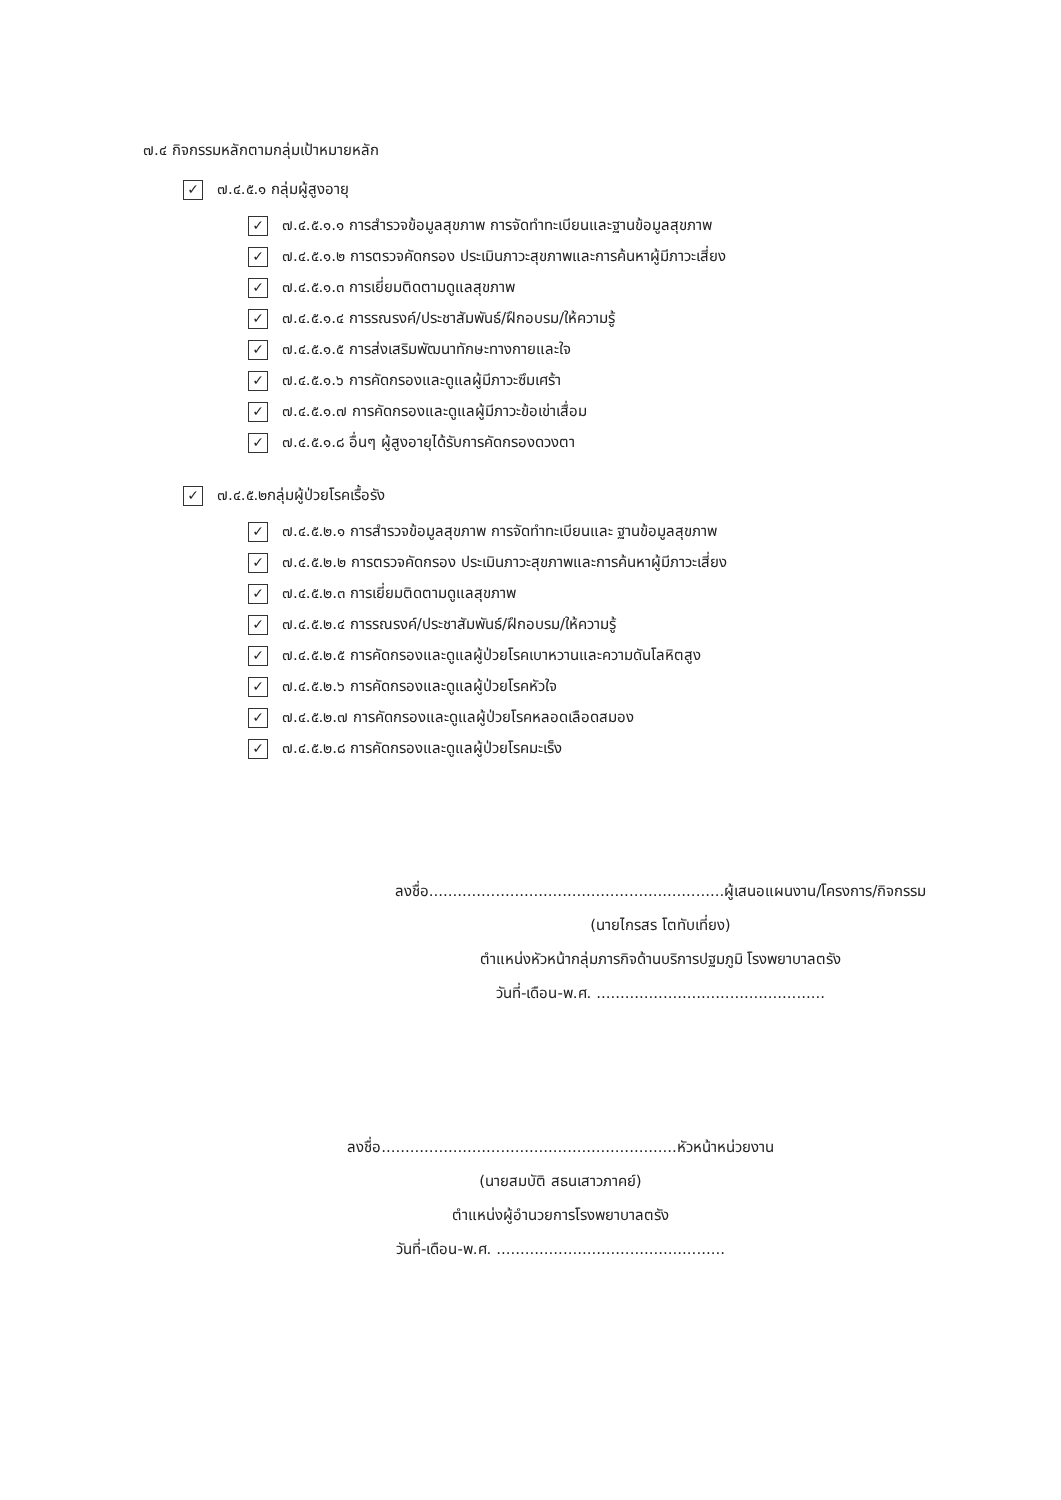๗.๔ กิจกรรมหลักตามกลุ่มเป้าหมายหลัก
✓ ๗.๔.๕.๑ กลุ่มผู้สูงอายุ
✓ ๗.๔.๕.๑.๑ การสำรวจข้อมูลสุขภาพ การจัดทำทะเบียนและฐานข้อมูลสุขภาพ
✓ ๗.๔.๕.๑.๒ การตรวจคัดกรอง ประเมินภาวะสุขภาพและการค้นหาผู้มีภาวะเสี่ยง
✓ ๗.๔.๕.๑.๓ การเยี่ยมติดตามดูแลสุขภาพ
✓ ๗.๔.๕.๑.๔ การรณรงค์/ประชาสัมพันธ์/ฝึกอบรม/ให้ความรู้
✓ ๗.๔.๕.๑.๕ การส่งเสริมพัฒนาทักษะทางกายและใจ
✓ ๗.๔.๕.๑.๖ การคัดกรองและดูแลผู้มีภาวะซึมเศร้า
✓ ๗.๔.๕.๑.๗ การคัดกรองและดูแลผู้มีภาวะข้อเข่าเสื่อม
✓ ๗.๔.๕.๑.๘ อื่นๆ ผู้สูงอายุได้รับการคัดกรองดวงตา
✓ ๗.๔.๕.๒กลุ่มผู้ป่วยโรคเรื้อรัง
✓ ๗.๔.๕.๒.๑ การสำรวจข้อมูลสุขภาพ การจัดทำทะเบียนและ ฐานข้อมูลสุขภาพ
✓ ๗.๔.๕.๒.๒ การตรวจคัดกรอง ประเมินภาวะสุขภาพและการค้นหาผู้มีภาวะเสี่ยง
✓ ๗.๔.๕.๒.๓ การเยี่ยมติดตามดูแลสุขภาพ
✓ ๗.๔.๕.๒.๔ การรณรงค์/ประชาสัมพันธ์/ฝึกอบรม/ให้ความรู้
✓ ๗.๔.๕.๒.๕ การคัดกรองและดูแลผู้ป่วยโรคเบาหวานและความดันโลหิตสูง
✓ ๗.๔.๕.๒.๖ การคัดกรองและดูแลผู้ป่วยโรคหัวใจ
✓ ๗.๔.๕.๒.๗ การคัดกรองและดูแลผู้ป่วยโรคหลอดเลือดสมอง
✓ ๗.๔.๕.๒.๘ การคัดกรองและดูแลผู้ป่วยโรคมะเร็ง
ลงชื่อ..............................................................ผู้เสนอแผนงาน/โครงการ/กิจกรรม
(นายไกรสร โตทับเที่ยง)
ตำแหน่งหัวหน้ากลุ่มภารกิจด้านบริการปฐมภูมิ โรงพยาบาลตรัง
วันที่-เดือน-พ.ศ. ................................................
ลงชื่อ..............................................................หัวหน้าหน่วยงาน
(นายสมบัติ สธนเสาวภาคย์)
ตำแหน่งผู้อำนวยการโรงพยาบาลตรัง
วันที่-เดือน-พ.ศ. ................................................